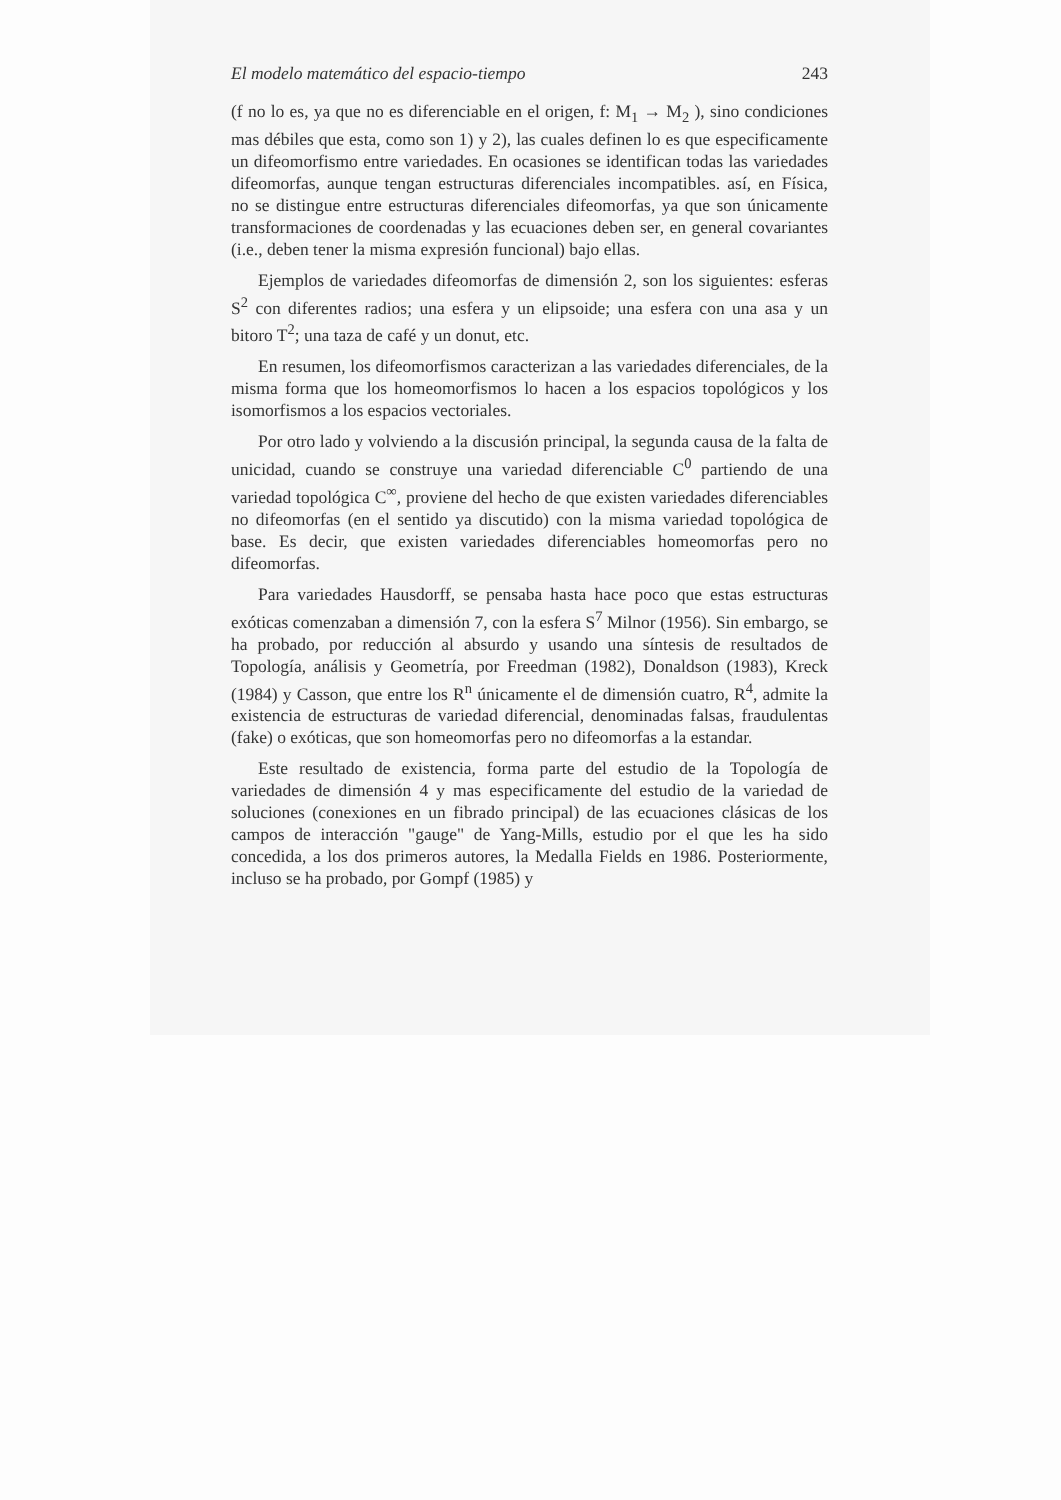El modelo matemático del espacio-tiempo 243
(f no lo es, ya que no es diferenciable en el origen, f: M<sub>1</sub> → M<sub>2</sub> ), sino condiciones mas débiles que esta, como son 1) y 2), las cuales definen lo es que especificamente un difeomorfismo entre variedades. En ocasiones se identifican todas las variedades difeomorfas, aunque tengan estructuras diferenciales incompatibles. así, en Física, no se distingue entre estructuras diferenciales difeomorfas, ya que son únicamente transformaciones de coordenadas y las ecuaciones deben ser, en general covariantes (i.e., deben tener la misma expresión funcional) bajo ellas.
Ejemplos de variedades difeomorfas de dimensión 2, son los siguientes: esferas S<sup>2</sup> con diferentes radios; una esfera y un elipsoide; una esfera con una asa y un bitoro T<sup>2</sup>; una taza de café y un donut, etc.
En resumen, los difeomorfismos caracterizan a las variedades diferenciales, de la misma forma que los homeomorfismos lo hacen a los espacios topológicos y los isomorfismos a los espacios vectoriales.
Por otro lado y volviendo a la discusión principal, la segunda causa de la falta de unicidad, cuando se construye una variedad diferenciable C<sup>0</sup> partiendo de una variedad topológica C<sup>∞</sup>, proviene del hecho de que existen variedades diferenciables no difeomorfas (en el sentido ya discutido) con la misma variedad topológica de base. Es decir, que existen variedades diferenciables homeomorfas pero no difeomorfas.
Para variedades Hausdorff, se pensaba hasta hace poco que estas estructuras exóticas comenzaban a dimensión 7, con la esfera S<sup>7</sup> Milnor (1956). Sin embargo, se ha probado, por reducción al absurdo y usando una síntesis de resultados de Topología, análisis y Geometría, por Freedman (1982), Donaldson (1983), Kreck (1984) y Casson, que entre los R<sup>n</sup> únicamente el de dimensión cuatro, R<sup>4</sup>, admite la existencia de estructuras de variedad diferencial, denominadas falsas, fraudulentas (fake) o exóticas, que son homeomorfas pero no difeomorfas a la estandar.
Este resultado de existencia, forma parte del estudio de la Topología de variedades de dimensión 4 y mas especificamente del estudio de la variedad de soluciones (conexiones en un fibrado principal) de las ecuaciones clásicas de los campos de interacción "gauge" de Yang-Mills, estudio por el que les ha sido concedida, a los dos primeros autores, la Medalla Fields en 1986. Posteriormente, incluso se ha probado, por Gompf (1985) y